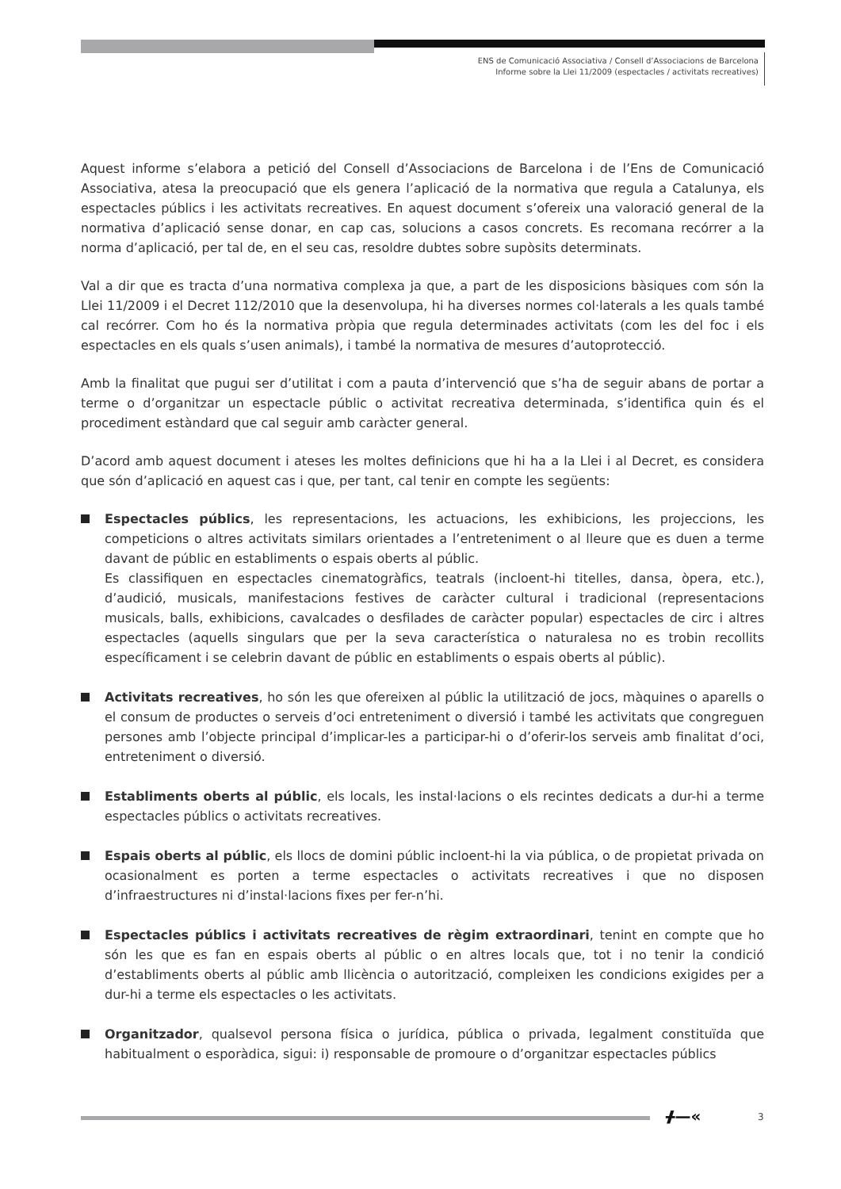ENS de Comunicació Associativa / Consell d’Associacions de Barcelona
Informe sobre la Llei 11/2009 (espectacles / activitats recreatives)
Aquest informe s’elabora a petició del Consell d’Associacions de Barcelona i de l’Ens de Comunicació Associativa, atesa la preocupació que els genera l’aplicació de la normativa que regula a Catalunya, els espectacles públics i les activitats recreatives. En aquest document s’ofereix una valoració general de la normativa d’aplicació sense donar, en cap cas, solucions a casos concrets. Es recomana recórrer a la norma d’aplicació, per tal de, en el seu cas, resoldre dubtes sobre supòsits determinats.
Val a dir que es tracta d’una normativa complexa ja que, a part de les disposicions bàsiques com són la Llei 11/2009 i el Decret 112/2010 que la desenvolupa, hi ha diverses normes col·laterals a les quals també cal recórrer. Com ho és la normativa pròpia que regula determinades activitats (com les del foc i els espectacles en els quals s’usen animals), i també la normativa de mesures d’autoprotecció.
Amb la finalitat que pugui ser d’utilitat i com a pauta d’intervenció que s’ha de seguir abans de portar a terme o d’organitzar un espectacle públic o activitat recreativa determinada, s’identifica quin és el procediment estàndard que cal seguir amb caràcter general.
D’acord amb aquest document i ateses les moltes definicions que hi ha a la Llei i al Decret, es considera que són d’aplicació en aquest cas i que, per tant, cal tenir en compte les següents:
Espectacles públics, les representacions, les actuacions, les exhibicions, les projeccions, les competicions o altres activitats similars orientades a l’entreteniment o al lleure que es duen a terme davant de públic en establiments o espais oberts al públic.
Es classifiquen en espectacles cinematogràfics, teatrals (incloent-hi titelles, dansa, òpera, etc.), d’audició, musicals, manifestacions festives de caràcter cultural i tradicional (representacions musicals, balls, exhibicions, cavalcades o desfilades de caràcter popular) espectacles de circ i altres espectacles (aquells singulars que per la seva característica o naturalesa no es trobin recollits específicament i se celebrin davant de públic en establiments o espais oberts al públic).
Activitats recreatives, ho són les que ofereixen al públic la utilització de jocs, màquines o aparells o el consum de productes o serveis d’oci entreteniment o diversió i també les activitats que congreguen persones amb l’objecte principal d’implicar-les a participar-hi o d’oferir-los serveis amb finalitat d’oci, entreteniment o diversió.
Establiments oberts al públic, els locals, les instal·lacions o els recintes dedicats a dur-hi a terme espectacles públics o activitats recreatives.
Espais oberts al públic, els llocs de domini públic incloent-hi la via pública, o de propietat privada on ocasionalment es porten a terme espectacles o activitats recreatives i que no disposen d’infraestructures ni d’instal·lacions fixes per fer-n’hi.
Espectacles públics i activitats recreatives de règim extraordinari, tenint en compte que ho són les que es fan en espais oberts al públic o en altres locals que, tot i no tenir la condició d’establiments oberts al públic amb llicència o autorització, compleixen les condicions exigides per a dur-hi a terme els espectacles o les activitats.
Organitzador, qualsevol persona física o jurídica, pública o privada, legalment constituïda que habitualment o esporàdica, sigui: i) responsable de promoure o d’organitzar espectacles públics
ᚋ—« 3